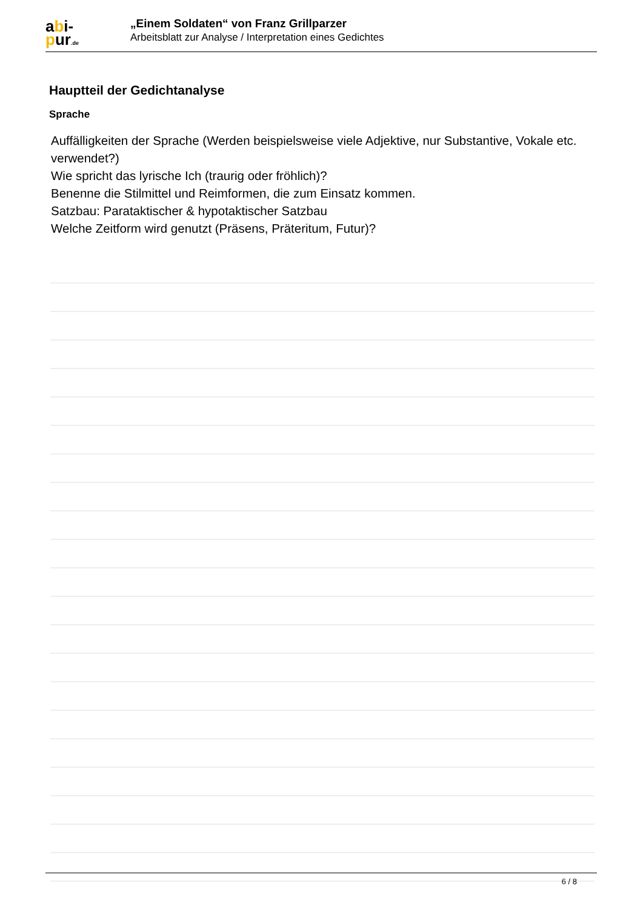abi-
pur.de
„Einem Soldaten“ von Franz Grillparzer
Arbeitsblatt zur Analyse / Interpretation eines Gedichtes
Hauptteil der Gedichtanalyse
Sprache
Auffälligkeiten der Sprache (Werden beispielsweise viele Adjektive, nur Substantive, Vokale etc. verwendet?)
Wie spricht das lyrische Ich (traurig oder fröhlich)?
Benenne die Stilmittel und Reimformen, die zum Einsatz kommen.
Satzbau: Parataktischer & hypotaktischer Satzbau
Welche Zeitform wird genutzt (Präsens, Präteritum, Futur)?
6 / 8